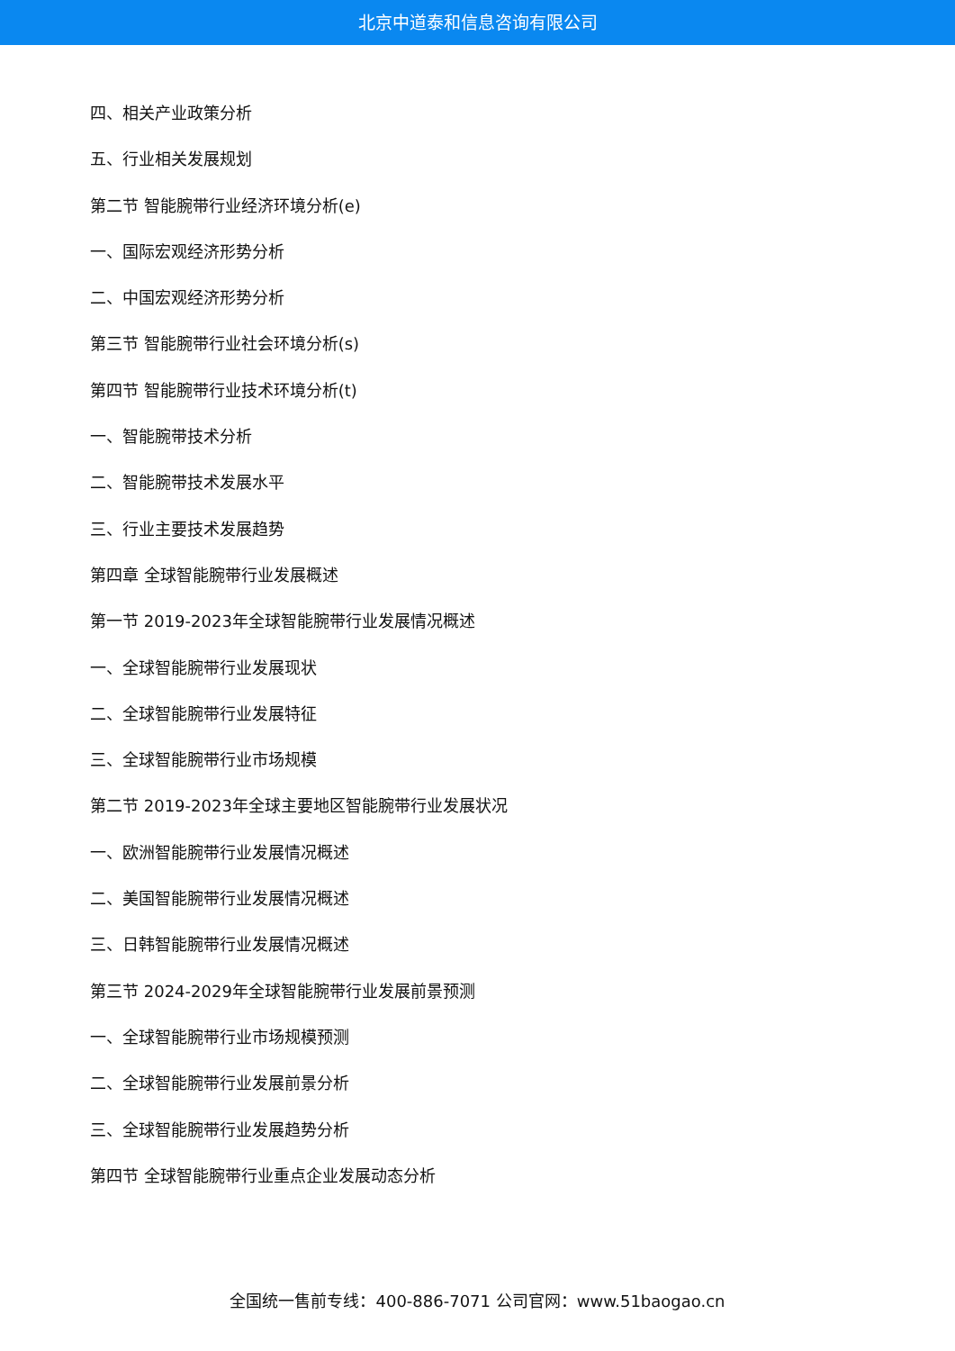北京中道泰和信息咨询有限公司
四、相关产业政策分析
五、行业相关发展规划
第二节 智能腕带行业经济环境分析(e)
一、国际宏观经济形势分析
二、中国宏观经济形势分析
第三节 智能腕带行业社会环境分析(s)
第四节 智能腕带行业技术环境分析(t)
一、智能腕带技术分析
二、智能腕带技术发展水平
三、行业主要技术发展趋势
第四章 全球智能腕带行业发展概述
第一节 2019-2023年全球智能腕带行业发展情况概述
一、全球智能腕带行业发展现状
二、全球智能腕带行业发展特征
三、全球智能腕带行业市场规模
第二节 2019-2023年全球主要地区智能腕带行业发展状况
一、欧洲智能腕带行业发展情况概述
二、美国智能腕带行业发展情况概述
三、日韩智能腕带行业发展情况概述
第三节 2024-2029年全球智能腕带行业发展前景预测
一、全球智能腕带行业市场规模预测
二、全球智能腕带行业发展前景分析
三、全球智能腕带行业发展趋势分析
第四节 全球智能腕带行业重点企业发展动态分析
全国统一售前专线：400-886-7071 公司官网：www.51baogao.cn